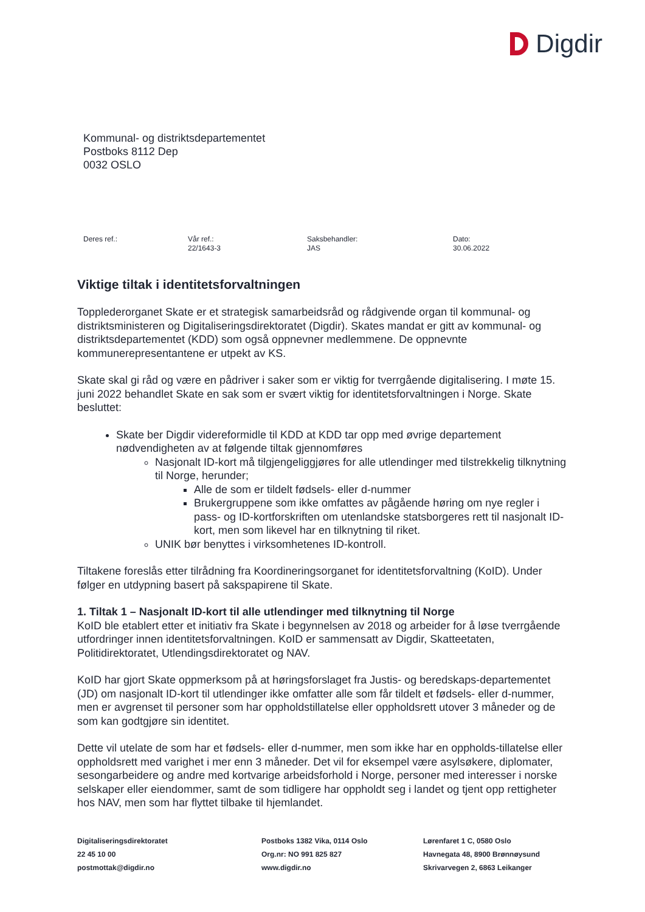Digdir
Kommunal- og distriktsdepartementet
Postboks 8112 Dep
0032 OSLO
Deres ref.: Vår ref.:
22/1643-3
Saksbehandler:
JAS
Dato:
30.06.2022
Viktige tiltak i identitetsforvaltningen
Topplederorganet Skate er et strategisk samarbeidsråd og rådgivende organ til kommunal- og distriktsministeren og Digitaliseringsdirektoratet (Digdir). Skates mandat er gitt av kommunal- og distriktsdepartementet (KDD) som også oppnevner medlemmene. De oppnevnte kommunerepresentantene er utpekt av KS.
Skate skal gi råd og være en pådriver i saker som er viktig for tverrgående digitalisering. I møte 15. juni 2022 behandlet Skate en sak som er svært viktig for identitetsforvaltningen i Norge. Skate besluttet:
Skate ber Digdir videreformidle til KDD at KDD tar opp med øvrige departement nødvendigheten av at følgende tiltak gjennomføres
Nasjonalt ID-kort må tilgjengeliggjøres for alle utlendinger med tilstrekkelig tilknytning til Norge, herunder;
Alle de som er tildelt fødsels- eller d-nummer
Brukergruppene som ikke omfattes av pågående høring om nye regler i pass- og ID-kortforskriften om utenlandske statsborgeres rett til nasjonalt ID-kort, men som likevel har en tilknytning til riket.
UNIK bør benyttes i virksomhetenes ID-kontroll.
Tiltakene foreslås etter tilrådning fra Koordineringsorganet for identitetsforvaltning (KoID). Under følger en utdypning basert på sakspapirene til Skate.
1. Tiltak 1 – Nasjonalt ID-kort til alle utlendinger med tilknytning til Norge
KoID ble etablert etter et initiativ fra Skate i begynnelsen av 2018 og arbeider for å løse tverrgående utfordringer innen identitetsforvaltningen. KoID er sammensatt av Digdir, Skatteetaten, Politidirektoratet, Utlendingsdirektoratet og NAV.
KoID har gjort Skate oppmerksom på at høringsforslaget fra Justis- og beredskaps-departementet (JD) om nasjonalt ID-kort til utlendinger ikke omfatter alle som får tildelt et fødsels- eller d-nummer, men er avgrenset til personer som har oppholdstillatelse eller oppholdsrett utover 3 måneder og de som kan godtgjøre sin identitet.
Dette vil utelate de som har et fødsels- eller d-nummer, men som ikke har en oppholds-tillatelse eller oppholdsrett med varighet i mer enn 3 måneder. Det vil for eksempel være asylsøkere, diplomater, sesongarbeidere og andre med kortvarige arbeidsforhold i Norge, personer med interesser i norske selskaper eller eiendommer, samt de som tidligere har oppholdt seg i landet og tjent opp rettigheter hos NAV, men som har flyttet tilbake til hjemlandet.
Digitaliseringsdirektoratet
22 45 10 00
postmottak@digdir.no
Postboks 1382 Vika, 0114 Oslo
Org.nr: NO 991 825 827
www.digdir.no
Lørenfaret 1 C, 0580 Oslo
Havnegata 48, 8900 Brønnøysund
Skrivarvegen 2, 6863 Leikanger